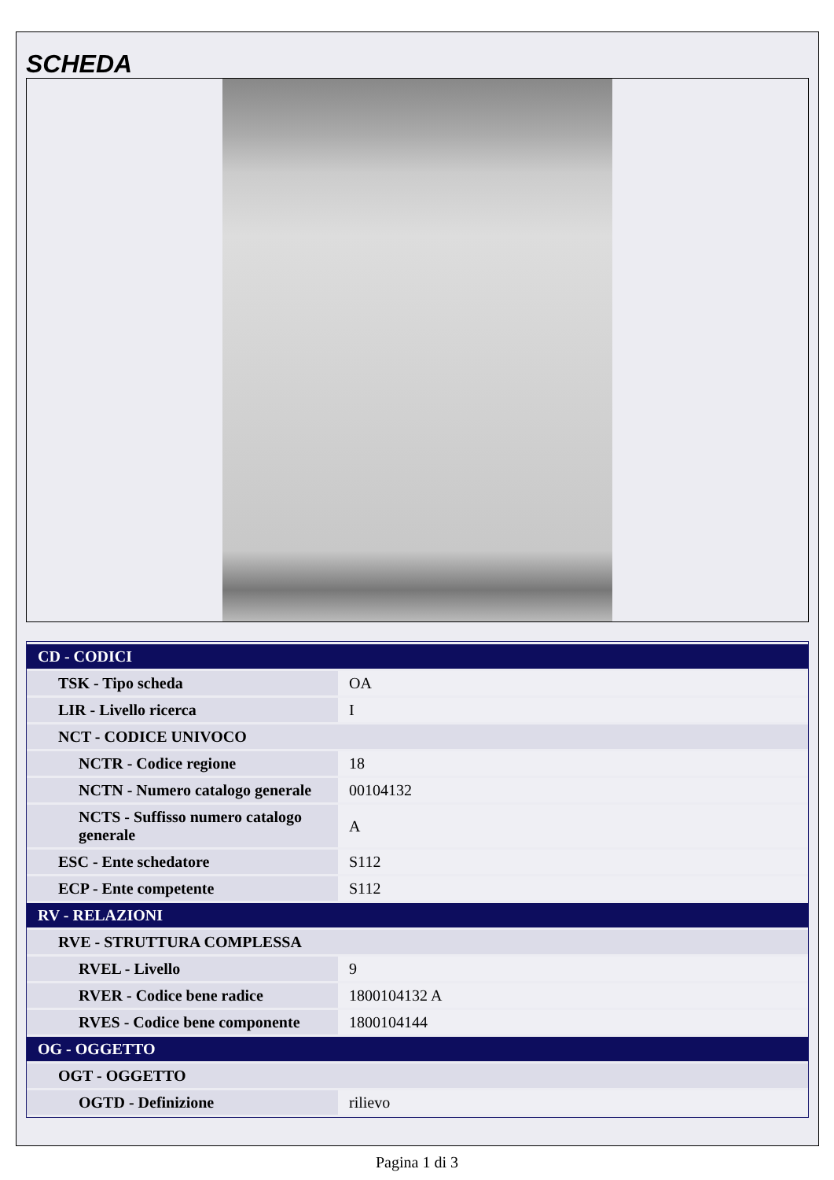SCHEDA
| CD - CODICI | |
| TSK - Tipo scheda | OA |
| LIR - Livello ricerca | I |
| NCT - CODICE UNIVOCO | |
| NCTR - Codice regione | 18 |
| NCTN - Numero catalogo generale | 00104132 |
| NCTS - Suffisso numero catalogo generale | A |
| ESC - Ente schedatore | S112 |
| ECP - Ente competente | S112 |
| RV - RELAZIONI | |
| RVE - STRUTTURA COMPLESSA | |
| RVEL - Livello | 9 |
| RVER - Codice bene radice | 1800104132 A |
| RVES - Codice bene componente | 1800104144 |
| OG - OGGETTO | |
| OGT - OGGETTO | |
| OGTD - Definizione | rilievo |
Pagina 1 di 3